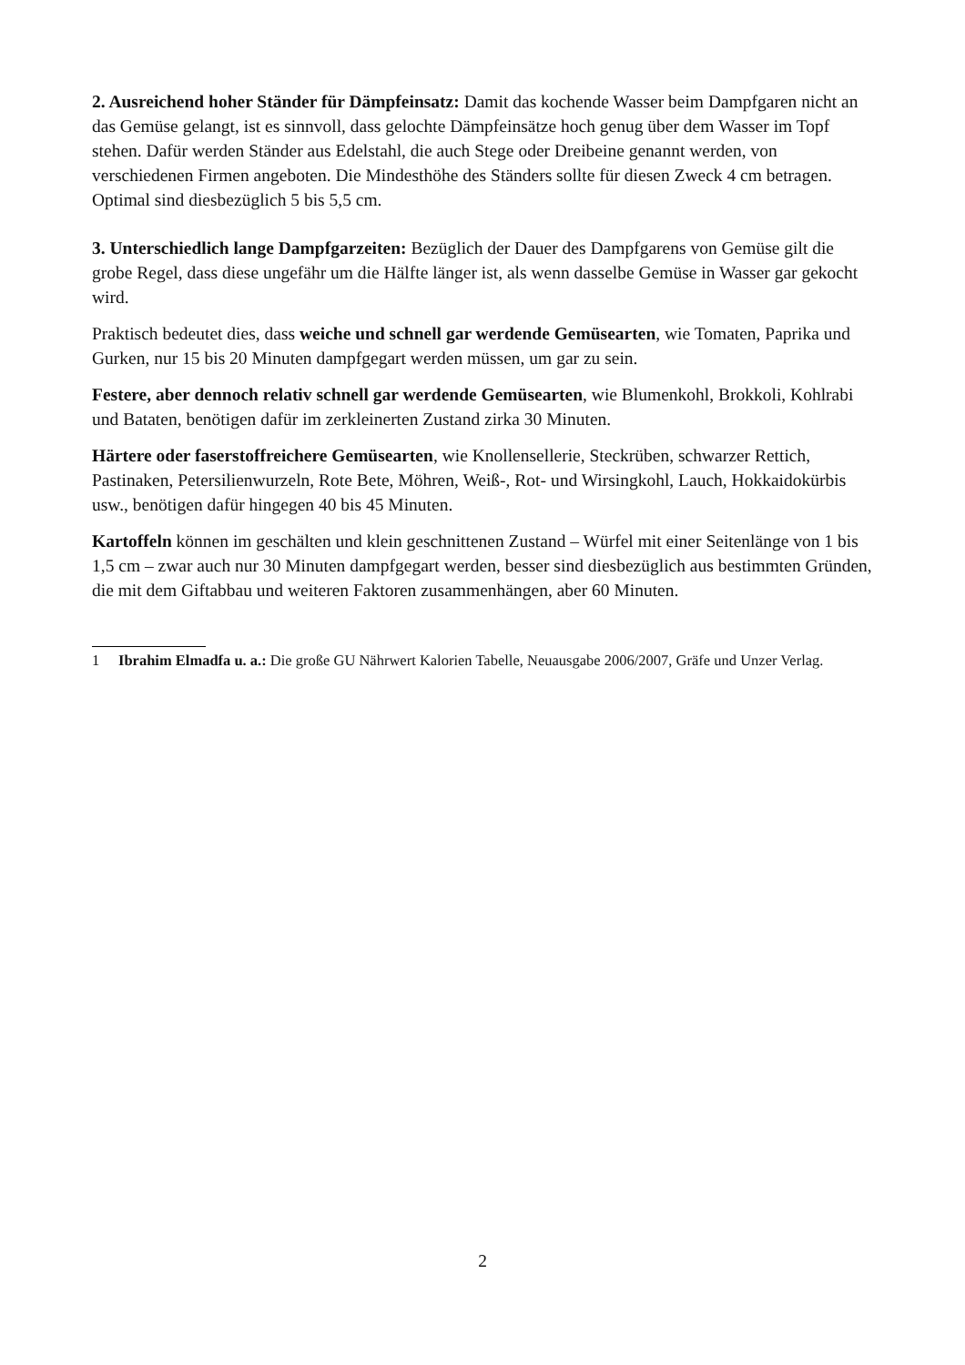2. Ausreichend hoher Ständer für Dämpfeinsatz: Damit das kochende Wasser beim Dampfgaren nicht an das Gemüse gelangt, ist es sinnvoll, dass gelochte Dämpfeinsätze hoch genug über dem Wasser im Topf stehen. Dafür werden Ständer aus Edelstahl, die auch Stege oder Dreibeine genannt werden, von verschiedenen Firmen angeboten. Die Mindesthöhe des Ständers sollte für diesen Zweck 4 cm betragen. Optimal sind diesbezüglich 5 bis 5,5 cm.
3. Unterschiedlich lange Dampfgarzeiten: Bezüglich der Dauer des Dampfgarens von Gemüse gilt die grobe Regel, dass diese ungefähr um die Hälfte länger ist, als wenn dasselbe Gemüse in Wasser gar gekocht wird.
Praktisch bedeutet dies, dass weiche und schnell gar werdende Gemüsearten, wie Tomaten, Paprika und Gurken, nur 15 bis 20 Minuten dampfgegart werden müssen, um gar zu sein.
Festere, aber dennoch relativ schnell gar werdende Gemüsearten, wie Blumenkohl, Brokkoli, Kohlrabi und Bataten, benötigen dafür im zerkleinerten Zustand zirka 30 Minuten.
Härtere oder faserstoffreichere Gemüsearten, wie Knollensellerie, Steckrüben, schwarzer Rettich, Pastinaken, Petersilienwurzeln, Rote Bete, Möhren, Weiß-, Rot- und Wirsingkohl, Lauch, Hokkaidokürbis usw., benötigen dafür hingegen 40 bis 45 Minuten.
Kartoffeln können im geschälten und klein geschnittenen Zustand – Würfel mit einer Seitenlänge von 1 bis 1,5 cm – zwar auch nur 30 Minuten dampfgegart werden, besser sind diesbezüglich aus bestimmten Gründen, die mit dem Giftabbau und weiteren Faktoren zusammenhängen, aber 60 Minuten.
1 Ibrahim Elmadfa u. a.: Die große GU Nährwert Kalorien Tabelle, Neuausgabe 2006/2007, Gräfe und Unzer Verlag.
2